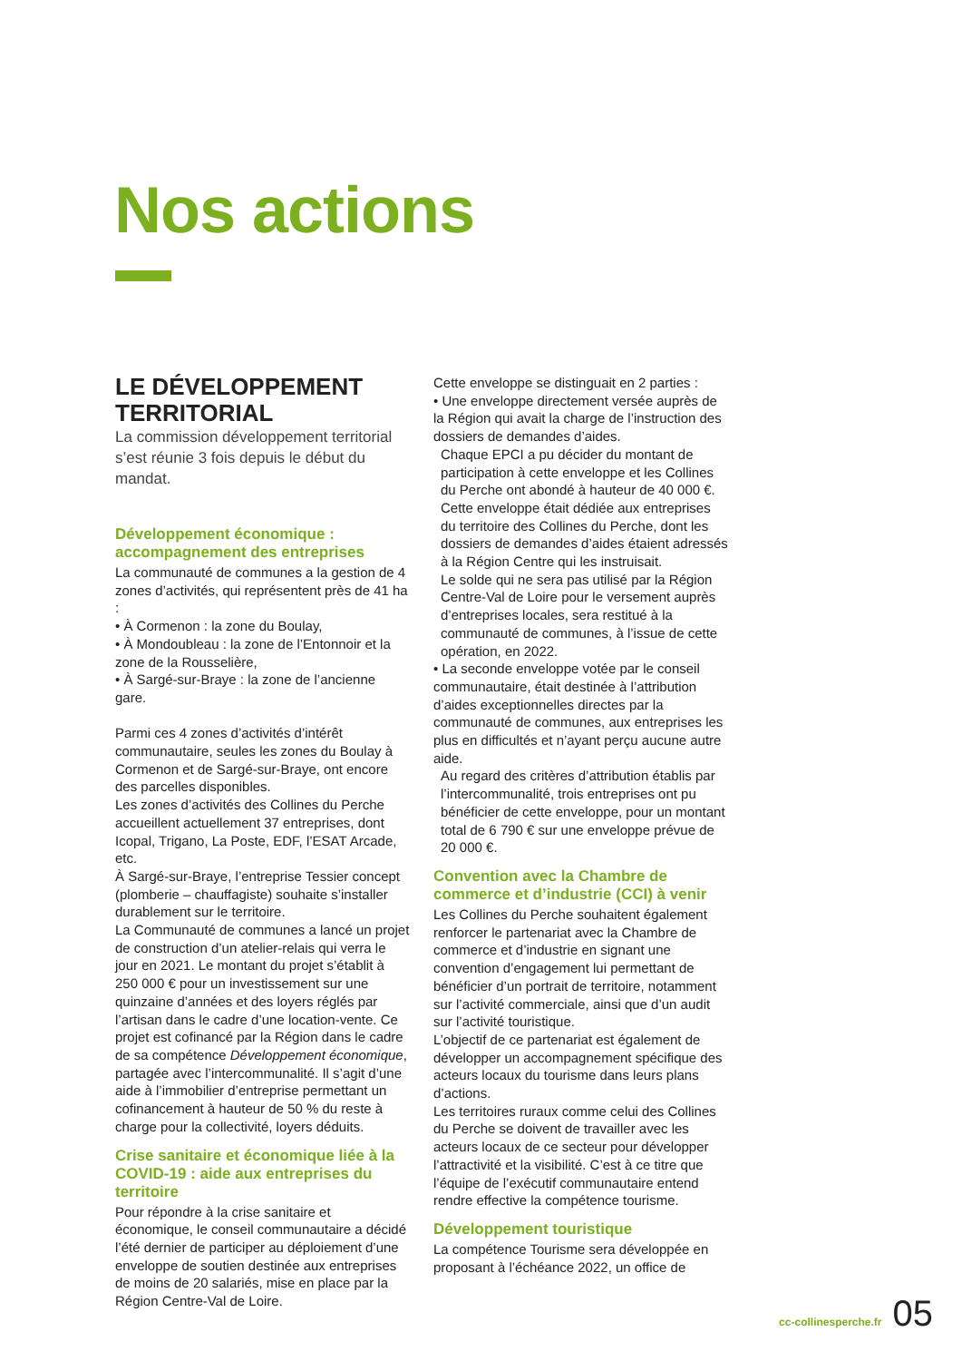Nos actions
LE DÉVELOPPEMENT TERRITORIAL
La commission développement territorial s’est réunie 3 fois depuis le début du mandat.
Développement économique : accompagnement des entreprises
La communauté de communes a la gestion de 4 zones d’activités, qui représentent près de 41 ha :
• À Cormenon : la zone du Boulay,
• À Mondoubleau : la zone de l’Entonnoir et la zone de la Rousselière,
• À Sargé-sur-Braye : la zone de l’ancienne gare.
Parmi ces 4 zones d’activités d’intérêt communautaire, seules les zones du Boulay à Cormenon et de Sargé-sur-Braye, ont encore des parcelles disponibles.
Les zones d’activités des Collines du Perche accueillent actuellement 37 entreprises, dont Icopal, Trigano, La Poste, EDF, l’ESAT Arcade, etc.
À Sargé-sur-Braye, l’entreprise Tessier concept (plomberie – chauffagiste) souhaite s’installer durablement sur le territoire.
La Communauté de communes a lancé un projet de construction d’un atelier-relais qui verra le jour en 2021. Le montant du projet s’établit à 250 000 € pour un investissement sur une quinzaine d’années et des loyers réglés par l’artisan dans le cadre d’une location-vente. Ce projet est cofinancé par la Région dans le cadre de sa compétence Développement économique, partagée avec l’intercommunalité. Il s’agit d’une aide à l’immobilier d’entreprise permettant un cofinancement à hauteur de 50 % du reste à charge pour la collectivité, loyers déduits.
Crise sanitaire et économique liée à la COVID-19 : aide aux entreprises du territoire
Pour répondre à la crise sanitaire et économique, le conseil communautaire a décidé l’été dernier de participer au déploiement d’une enveloppe de soutien destinée aux entreprises de moins de 20 salariés, mise en place par la Région Centre-Val de Loire.
Cette enveloppe se distinguait en 2 parties :
• Une enveloppe directement versée auprès de la Région qui avait la charge de l’instruction des dossiers de demandes d’aides.
Chaque EPCI a pu décider du montant de participation à cette enveloppe et les Collines du Perche ont abondé à hauteur de 40 000 €.
Cette enveloppe était dédiée aux entreprises du territoire des Collines du Perche, dont les dossiers de demandes d’aides étaient adressés à la Région Centre qui les instruisait.
Le solde qui ne sera pas utilisé par la Région Centre-Val de Loire pour le versement auprès d’entreprises locales, sera restitué à la communauté de communes, à l’issue de cette opération, en 2022.
• La seconde enveloppe votée par le conseil communautaire, était destinée à l’attribution d’aides exceptionnelles directes par la communauté de communes, aux entreprises les plus en difficultés et n’ayant perçu aucune autre aide.
Au regard des critères d’attribution établis par l’intercommunalité, trois entreprises ont pu bénéficier de cette enveloppe, pour un montant total de 6 790 € sur une enveloppe prévue de 20 000 €.
Convention avec la Chambre de commerce et d’industrie (CCI) à venir
Les Collines du Perche souhaitent également renforcer le partenariat avec la Chambre de commerce et d’industrie en signant une convention d’engagement lui permettant de bénéficier d’un portrait de territoire, notamment sur l’activité commerciale, ainsi que d’un audit sur l’activité touristique.
L’objectif de ce partenariat est également de développer un accompagnement spécifique des acteurs locaux du tourisme dans leurs plans d’actions.
Les territoires ruraux comme celui des Collines du Perche se doivent de travailler avec les acteurs locaux de ce secteur pour développer l’attractivité et la visibilité. C’est à ce titre que l’équipe de l’exécutif communautaire entend rendre effective la compétence tourisme.
Développement touristique
La compétence Tourisme sera développée en proposant à l’échéance 2022, un office de
cc-collinesperche.fr 05